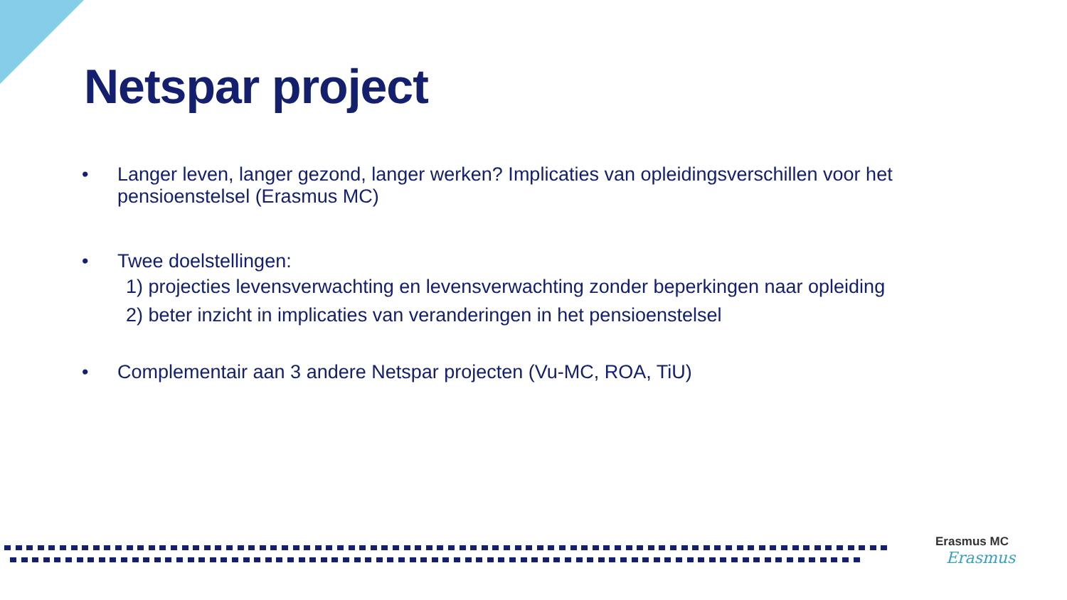Netspar project
• Langer leven, langer gezond, langer werken? Implicaties van opleidingsverschillen voor het pensioenstelsel (Erasmus MC)
• Twee doelstellingen:
1) projecties levensverwachting en levensverwachting zonder beperkingen naar opleiding
2) beter inzicht in implicaties van veranderingen in het pensioenstelsel
• Complementair aan 3 andere Netspar projecten (Vu-MC, ROA, TiU)
Erasmus MC
Erasmus